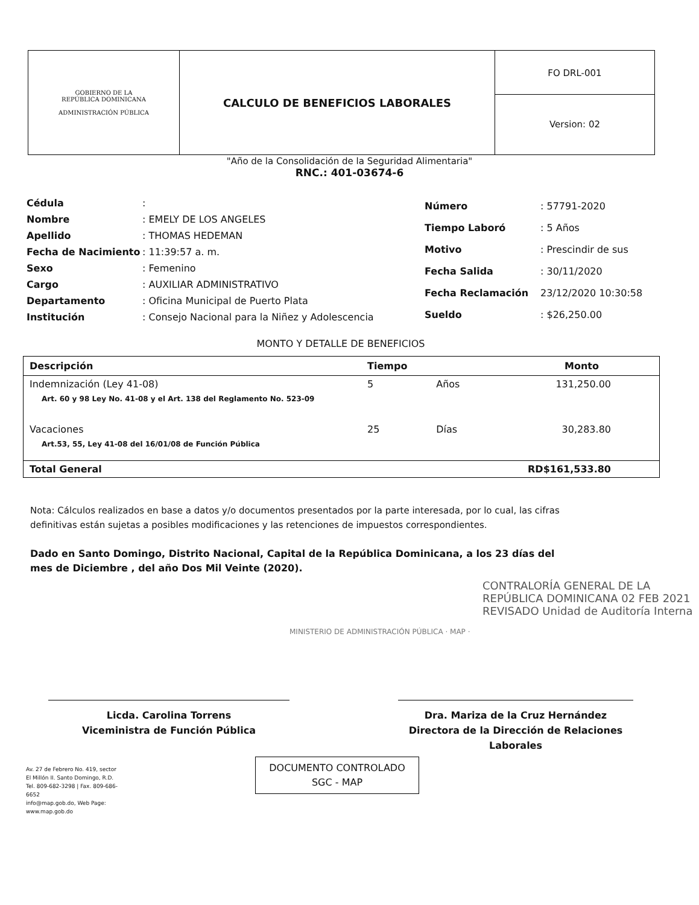| GOBIERNO DE LA REPÚBLICA DOMINICANA ADMINISTRACIÓN PÚBLICA | CALCULO DE BENEFICIOS LABORALES | FO DRL-001 Version: 02 |
"Año de la Consolidación de la Seguridad Alimentaria"
RNC.: 401-03674-6
| Cédula | : |
| Nombre | : EMELY DE LOS ANGELES |
| Apellido | : THOMAS HEDEMAN |
| Fecha de Nacimiento | : 11:39:57 a. m. |
| Sexo | : Femenino |
| Cargo | : AUXILIAR ADMINISTRATIVO |
| Departamento | : Oficina Municipal de Puerto Plata |
| Institución | : Consejo Nacional para la Niñez y Adolescencia |
| Número | : 57791-2020 |
| Tiempo Laboró | : 5 Años |
| Motivo | : Prescindir de sus |
| Fecha Salida | : 30/11/2020 |
| Fecha Reclamación | 23/12/2020 10:30:58 |
| Sueldo | : $26,250.00 |
MONTO Y DETALLE DE BENEFICIOS
| Descripción | Tiempo | | Monto |
| --- | --- | --- | --- |
| Indemnización (Ley 41-08) | 5 | Años | 131,250.00 |
| Art. 60 y 98 Ley No. 41-08 y el Art. 138 del Reglamento No. 523-09 | | | |
| Vacaciones | 25 | Días | 30,283.80 |
| Art.53, 55, Ley 41-08 del 16/01/08 de Función Pública | | | |
| Total General | | | RD$161,533.80 |
Nota: Cálculos realizados en base a datos y/o documentos presentados por la parte interesada, por lo cual, las cifras definitivas están sujetas a posibles modificaciones y las retenciones de impuestos correspondientes.
Dado en Santo Domingo, Distrito Nacional, Capital de la República Dominicana, a los 23 días del mes de Diciembre , del año Dos Mil Veinte (2020).
CONTRALORÍA GENERAL DE LA REPÚBLICA DOMINICANA 02 FEB 2021 REVISADO Unidad de Auditoría Interna
MINISTERIO DE ADMINISTRACIÓN PÚBLICA · MAP ·
Licda. Carolina Torrens
Viceministra de Función Pública
Dra. Mariza de la Cruz Hernández
Directora de la Dirección de Relaciones Laborales
Av. 27 de Febrero No. 419, sector El Millón II. Santo Domingo, R.D.
Tel. 809-682-3298 | Fax. 809-686-6652
info@map.gob.do, Web Page: www.map.gob.do
DOCUMENTO CONTROLADO
SGC - MAP